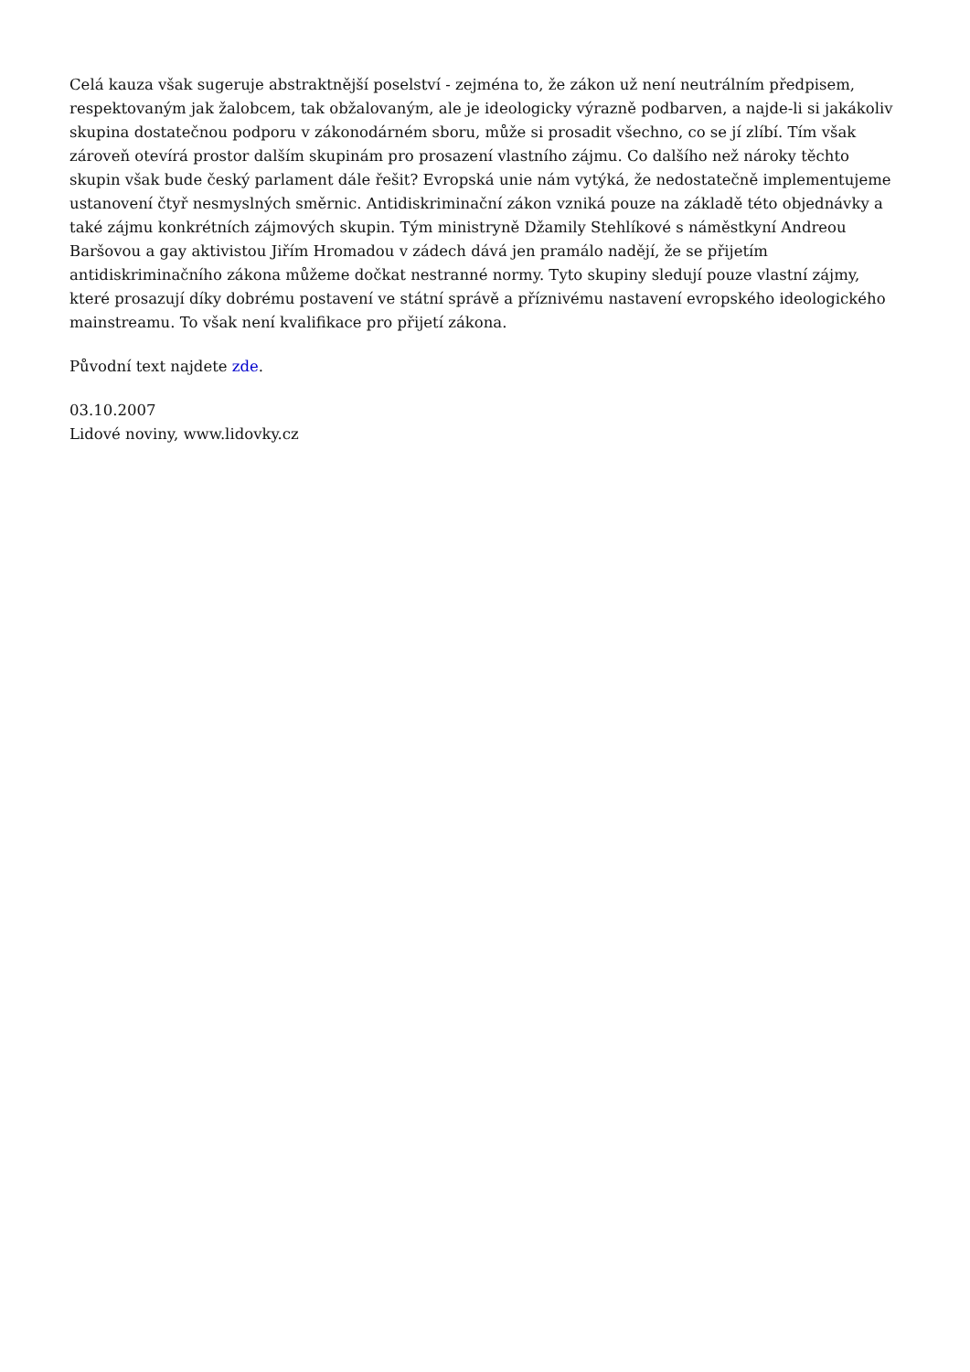Celá kauza však sugeruje abstraktnější poselství - zejména to, že zákon už není neutrálním předpisem, respektovaným jak žalobcem, tak obžalovaným, ale je ideologicky výrazně podbarven, a najde-li si jakákoliv skupina dostatečnou podporu v zákonodárném sboru, může si prosadit všechno, co se jí zlíbí. Tím však zároveň otevírá prostor dalším skupinám pro prosazení vlastního zájmu. Co dalšího než nároky těchto skupin však bude český parlament dále řešit? Evropská unie nám vytýká, že nedostatečně implementujeme ustanovení čtyř nesmyslných směrnic. Antidiskriminační zákon vzniká pouze na základě této objednávky a také zájmu konkrétních zájmových skupin. Tým ministryně Džamily Stehlíkové s náměstkyní Andreou Baršovou a gay aktivistou Jiřím Hromadou v zádech dává jen pramálo nadějí, že se přijetím antidiskriminačního zákona můžeme dočkat nestranné normy. Tyto skupiny sledují pouze vlastní zájmy, které prosazují díky dobrému postavení ve státní správě a příznivému nastavení evropského ideologického mainstreamu. To však není kvalifikace pro přijetí zákona.
Původní text najdete zde.
03.10.2007
Lidové noviny, www.lidovky.cz